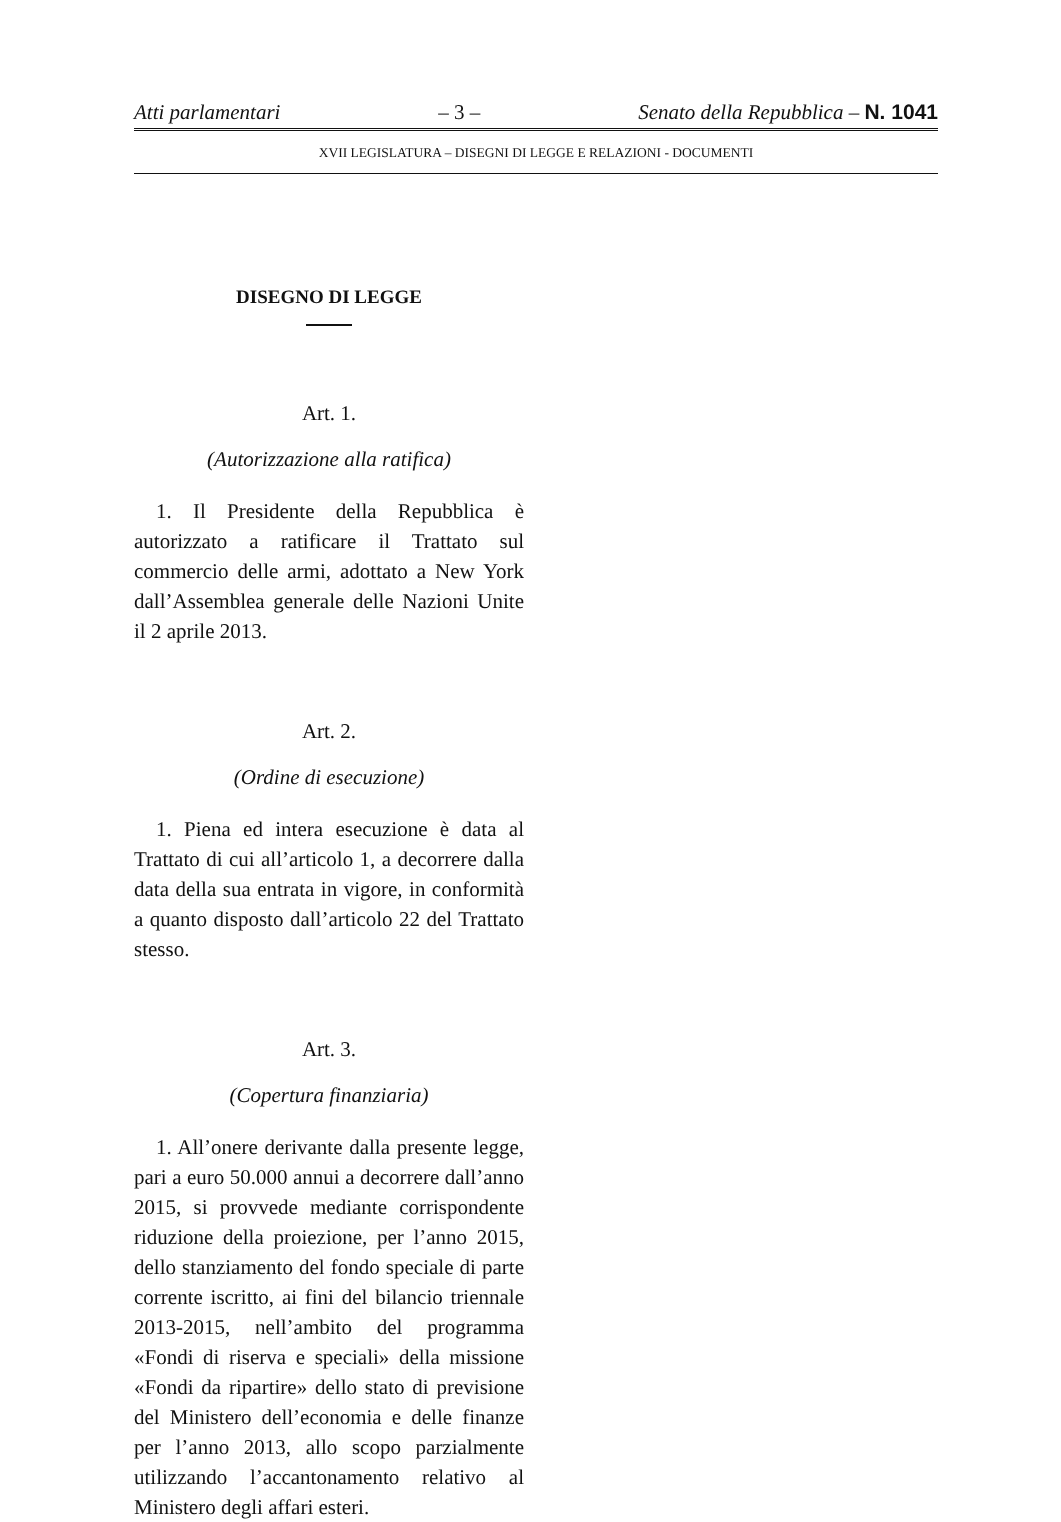Atti parlamentari – 3 – Senato della Repubblica – N. 1041
XVII LEGISLATURA – DISEGNI DI LEGGE E RELAZIONI - DOCUMENTI
DISEGNO DI LEGGE
Art. 1.
(Autorizzazione alla ratifica)
1. Il Presidente della Repubblica è autorizzato a ratificare il Trattato sul commercio delle armi, adottato a New York dall’Assemblea generale delle Nazioni Unite il 2 aprile 2013.
Art. 2.
(Ordine di esecuzione)
1. Piena ed intera esecuzione è data al Trattato di cui all’articolo 1, a decorrere dalla data della sua entrata in vigore, in conformità a quanto disposto dall’articolo 22 del Trattato stesso.
Art. 3.
(Copertura finanziaria)
1. All’onere derivante dalla presente legge, pari a euro 50.000 annui a decorrere dall’anno 2015, si provvede mediante corrispondente riduzione della proiezione, per l’anno 2015, dello stanziamento del fondo speciale di parte corrente iscritto, ai fini del bilancio triennale 2013-2015, nell’ambito del programma «Fondi di riserva e speciali» della missione «Fondi da ripartire» dello stato di previsione del Ministero dell’economia e delle finanze per l’anno 2013, allo scopo parzialmente utilizzando l’accantonamento relativo al Ministero degli affari esteri.